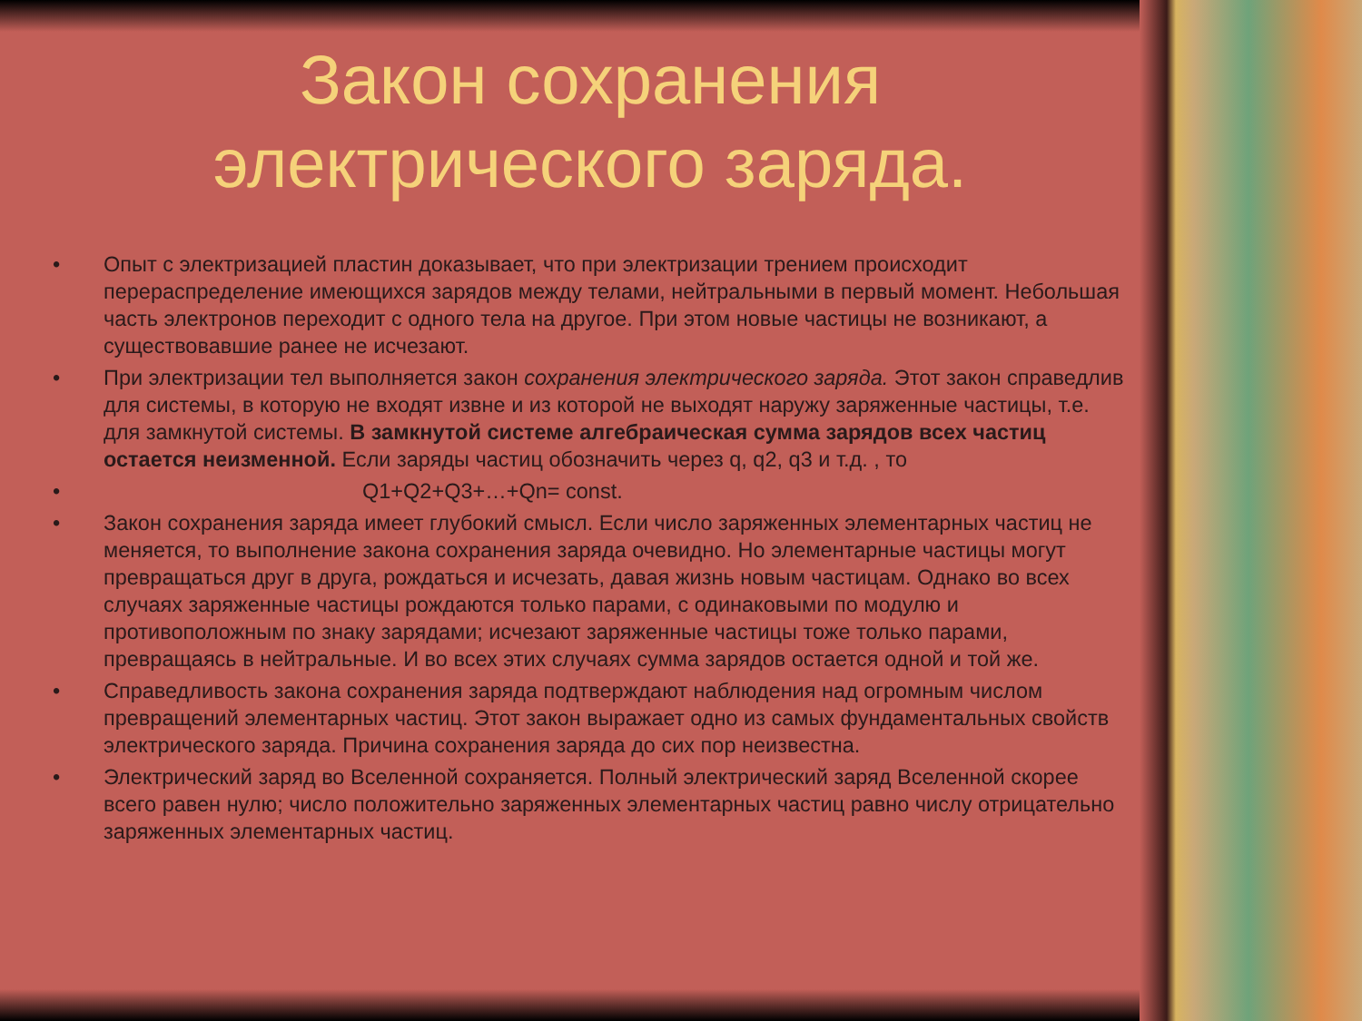Закон сохранения электрического заряда.
• Опыт с электризацией пластин доказывает, что при электризации трением происходит перераспределение имеющихся зарядов между телами, нейтральными в первый момент. Небольшая часть электронов переходит с одного тела на другое. При этом новые частицы не возникают, а существовавшие ранее не исчезают.
• При электризации тел выполняется закон сохранения электрического заряда. Этот закон справедлив для системы, в которую не входят извне и из которой не выходят наружу заряженные частицы, т.е. для замкнутой системы. В замкнутой системе алгебраическая сумма зарядов всех частиц остается неизменной. Если заряды частиц обозначить через q, q2, q3 и т.д. , то
• Q1+Q2+Q3+…+Qn= const.
• Закон сохранения заряда имеет глубокий смысл. Если число заряженных элементарных частиц не меняется, то выполнение закона сохранения заряда очевидно. Но элементарные частицы могут превращаться друг в друга, рождаться и исчезать, давая жизнь новым частицам. Однако во всех случаях заряженные частицы рождаются только парами, с одинаковыми по модулю и противоположным по знаку зарядами; исчезают заряженные частицы тоже только парами, превращаясь в нейтральные. И во всех этих случаях сумма зарядов остается одной и той же.
• Справедливость закона сохранения заряда подтверждают наблюдения над огромным числом превращений элементарных частиц. Этот закон выражает одно из самых фундаментальных свойств электрического заряда. Причина сохранения заряда до сих пор неизвестна.
• Электрический заряд во Вселенной сохраняется. Полный электрический заряд Вселенной скорее всего равен нулю; число положительно заряженных элементарных частиц равно числу отрицательно заряженных элементарных частиц.